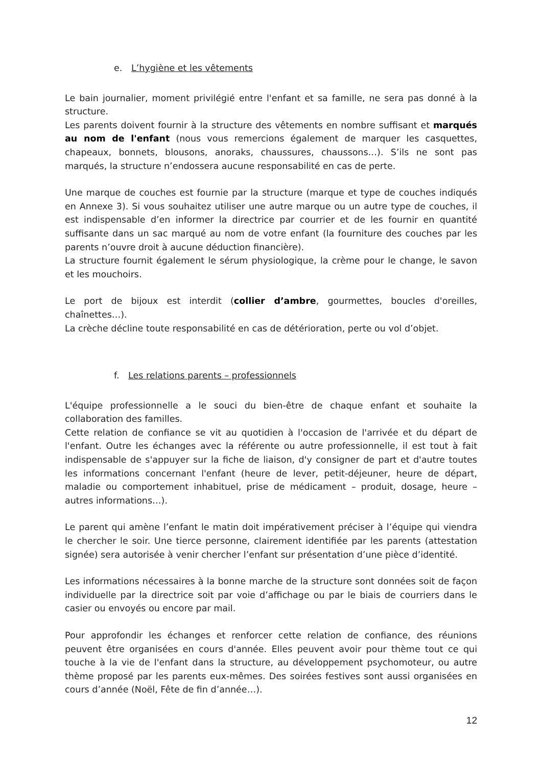e. L’hygiène et les vêtements
Le bain journalier, moment privilégié entre l'enfant et sa famille, ne sera pas donné à la structure.
Les parents doivent fournir à la structure des vêtements en nombre suffisant et marqués au nom de l'enfant (nous vous remercions également de marquer les casquettes, chapeaux, bonnets, blousons, anoraks, chaussures, chaussons…). S’ils ne sont pas marqués, la structure n’endossera aucune responsabilité en cas de perte.
Une marque de couches est fournie par la structure (marque et type de couches indiqués en Annexe 3). Si vous souhaitez utiliser une autre marque ou un autre type de couches, il est indispensable d’en informer la directrice par courrier et de les fournir en quantité suffisante dans un sac marqué au nom de votre enfant (la fourniture des couches par les parents n’ouvre droit à aucune déduction financière).
La structure fournit également le sérum physiologique, la crème pour le change, le savon et les mouchoirs.
Le port de bijoux est interdit (collier d’ambre, gourmettes, boucles d'oreilles, chaînettes…).
La crèche décline toute responsabilité en cas de détérioration, perte ou vol d’objet.
f. Les relations parents – professionnels
L'équipe professionnelle a le souci du bien-être de chaque enfant et souhaite la collaboration des familles.
Cette relation de confiance se vit au quotidien à l'occasion de l'arrivée et du départ de l'enfant. Outre les échanges avec la référente ou autre professionnelle, il est tout à fait indispensable de s'appuyer sur la fiche de liaison, d'y consigner de part et d'autre toutes les informations concernant l'enfant (heure de lever, petit-déjeuner, heure de départ, maladie ou comportement inhabituel, prise de médicament – produit, dosage, heure – autres informations…).
Le parent qui amène l’enfant le matin doit impérativement préciser à l’équipe qui viendra le chercher le soir. Une tierce personne, clairement identifiée par les parents (attestation signée) sera autorisée à venir chercher l’enfant sur présentation d’une pièce d’identité.
Les informations nécessaires à la bonne marche de la structure sont données soit de façon individuelle par la directrice soit par voie d’affichage ou par le biais de courriers dans le casier ou envoyés ou encore par mail.
Pour approfondir les échanges et renforcer cette relation de confiance, des réunions peuvent être organisées en cours d'année. Elles peuvent avoir pour thème tout ce qui touche à la vie de l'enfant dans la structure, au développement psychomoteur, ou autre thème proposé par les parents eux-mêmes. Des soirées festives sont aussi organisées en cours d’année (Noël, Fête de fin d’année…).
12